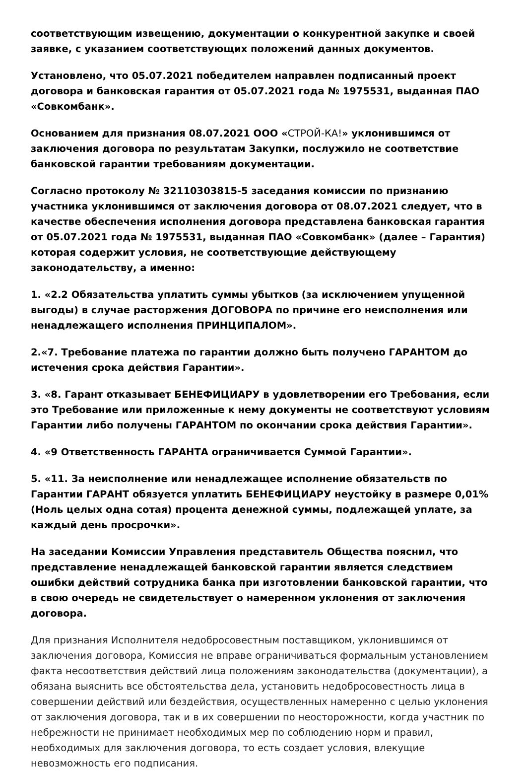соответствующим извещению, документации о конкурентной закупке и своей заявке, с указанием соответствующих положений данных документов.
Установлено, что 05.07.2021 победителем направлен подписанный проект договора и банковская гарантия от 05.07.2021 года № 1975531, выданная ПАО «Совкомбанк».
Основанием для признания 08.07.2021 ООО «СТРОЙ-КА!» уклонившимся от заключения договора по результатам Закупки, послужило не соответствие банковской гарантии требованиям документации.
Согласно протоколу № 32110303815-5 заседания комиссии по признанию участника уклонившимся от заключения договора от 08.07.2021 следует, что в качестве обеспечения исполнения договора представлена банковская гарантия от 05.07.2021 года № 1975531, выданная ПАО «Совкомбанк» (далее – Гарантия) которая содержит условия, не соответствующие действующему законодательству, а именно:
1. «2.2 Обязательства уплатить суммы убытков (за исключением упущенной выгоды) в случае расторжения ДОГОВОРА по причине его неисполнения или ненадлежащего исполнения ПРИНЦИПАЛОМ».
2.«7. Требование платежа по гарантии должно быть получено ГАРАНТОМ до истечения срока действия Гарантии».
3. «8. Гарант отказывает БЕНЕФИЦИАРУ в удовлетворении его Требования, если это Требование или приложенные к нему документы не соответствуют условиям Гарантии либо получены ГАРАНТОМ по окончании срока действия Гарантии».
4. «9 Ответственность ГАРАНТА ограничивается Суммой Гарантии».
5. «11. За неисполнение или ненадлежащее исполнение обязательств по Гарантии ГАРАНТ обязуется уплатить БЕНЕФИЦИАРУ неустойку в размере 0,01% (Ноль целых одна сотая) процента денежной суммы, подлежащей уплате, за каждый день просрочки».
На заседании Комиссии Управления представитель Общества пояснил, что представление ненадлежащей банковской гарантии является следствием ошибки действий сотрудника банка при изготовлении банковской гарантии, что в свою очередь не свидетельствует о намеренном уклонения от заключения договора.
Для признания Исполнителя недобросовестным поставщиком, уклонившимся от заключения договора, Комиссия не вправе ограничиваться формальным установлением факта несоответствия действий лица положениям законодательства (документации), а обязана выяснить все обстоятельства дела, установить недобросовестность лица в совершении действий или бездействия, осуществленных намеренно с целью уклонения от заключения договора, так и в их совершении по неосторожности, когда участник по небрежности не принимает необходимых мер по соблюдению норм и правил, необходимых для заключения договора, то есть создает условия, влекущие невозможность его подписания.